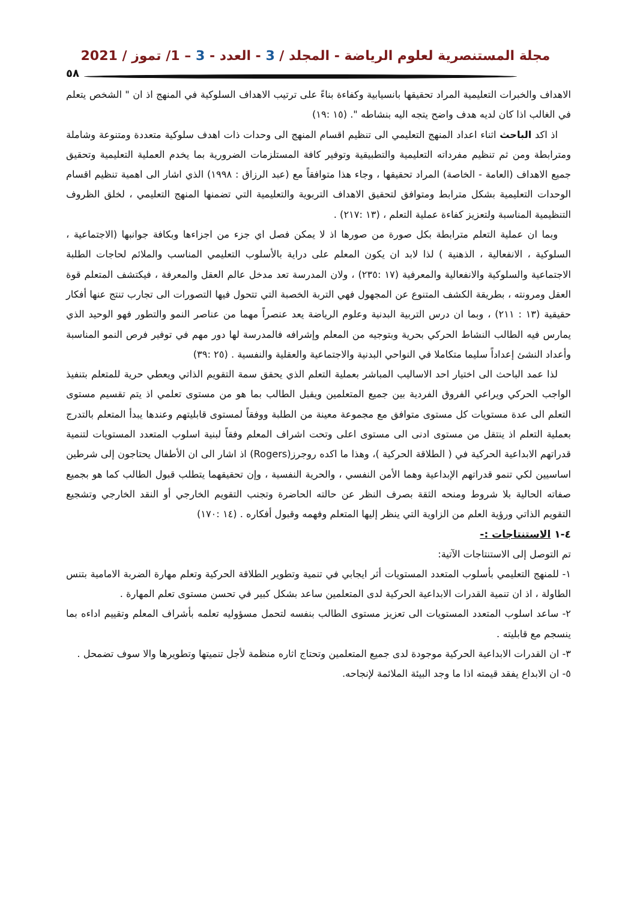مجلة المستنصرية لعلوم الرياضة - المجلد / 3 - العدد - 3 – 1/ تموز / 2021
٥٨
الاهداف والخبرات التعليمية المراد تحقيقها بانسيابية وكفاءة بناءً على ترتيب الاهداف السلوكية في المنهج اذ ان " الشخص يتعلم في الغالب اذا كان لديه هدف واضح يتجه اليه بنشاطه ". (١٥ :١٩)
اذ اكد الباحث اثناء اعداد المنهج التعليمي الى تنظيم اقسام المنهج الى وحدات ذات اهدف سلوكية متعددة ومتنوعة وشاملة ومترابطة ومن ثم تنظيم مفرداته التعليمية والتطبيقية وتوفير كافة المستلزمات الضرورية بما يخدم العملية التعليمية وتحقيق جميع الاهداف (العامة - الخاصة) المراد تحقيقها ، وجاء هذا متوافقاً مع (عبد الرزاق : ١٩٩٨) الذي اشار الى اهمية تنظيم اقسام الوحدات التعليمية بشكل مترابط ومتوافق لتحقيق الاهداف التربوية والتعليمية التي تضمنها المنهج التعليمي ، لخلق الظروف التنظيمية المناسبة ولتعزيز كفاءة عملية التعلم ، (١٣ :٢١٧) .
وبما ان عملية التعلم مترابطة بكل صورة من صورها اذ لا يمكن فصل اي جزء من اجزاءها وبكافة جوانبها (الاجتماعية ، السلوكية ، الانفعالية ، الذهنية ) لذا لابد ان يكون المعلم على دراية بالأسلوب التعليمي المناسب والملائم لحاجات الطلبة الاجتماعية والسلوكية والانفعالية والمعرفية (١٧ :٢٣٥) ، ولان المدرسة تعد مدخل عالم العقل والمعرفة ، فيكتشف المتعلم قوة العقل ومرونته ، بطريقة الكشف المتنوع عن المجهول فهي التربة الخصبة التي تتحول فيها التصورات الى تجارب تنتج عنها أفكار حقيقية (١٣ : ٢١١) ، وبما ان درس التربية البدنية وعلوم الرياضة يعد عنصراً مهما من عناصر النمو والتطور فهو الوحيد الذي يمارس فيه الطالب النشاط الحركي بحرية وبتوجيه من المعلم وإشرافه فالمدرسة لها دور مهم في توفير فرص النمو المناسبة وأعداد النشئ إعداداً سليما متكاملا في النواحي البدنية والاجتماعية والعقلية والنفسية . (٢٥ :٣٩)
لذا عمد الباحث الى اختيار احد الاساليب المباشر بعملية التعلم الذي يحقق سمة التقويم الذاتي ويعطي حرية للمتعلم بتنفيذ الواجب الحركي ويراعي الفروق الفردية بين جميع المتعلمين ويقبل الطالب بما هو من مستوى تعلمي اذ يتم تقسيم مستوى التعلم الى عدة مستويات كل مستوى متوافق مع مجموعة معينة من الطلبة ووفقاً لمستوى قابليتهم وعندها يبدأ المتعلم بالتدرج بعملية التعلم اذ ينتقل من مستوى ادنى الى مستوى اعلى وتحت اشراف المعلم وفقاً لبنية اسلوب المتعدد المستويات لتنمية قدراتهم الابداعية الحركية في ( الطلاقة الحركية )، وهذا ما اكده روجرز(Rogers) اذ اشار الى ان الأطفال يحتاجون إلى شرطين اساسيين لكي تنمو قدراتهم الإبداعية وهما الأمن النفسي ، والحرية النفسية ، وإن تحقيقهما يتطلب قبول الطالب كما هو بجميع صفاته الحالية بلا شروط ومنحه الثقة بصرف النظر عن حالته الحاضرة وتجنب التقويم الخارجي أو النقد الخارجي وتشجيع التقويم الذاتي ورؤية العلم من الزاوية التي ينظر إليها المتعلم وفهمه وقبول أفكاره . (١٤ :١٧٠)
٤-١ الاستنتاجات :-
تم التوصل إلى الاستنتاجات الآتية:
١- للمنهج التعليمي بأسلوب المتعدد المستويات أثر ايجابي في تنمية وتطوير الطلاقة الحركية وتعلم مهارة الضربة الامامية بتنس الطاولة ، اذ ان تنمية القدرات الابداعية الحركية لدى المتعلمين ساعد بشكل كبير في تحسن مستوى تعلم المهارة .
٢- ساعد اسلوب المتعدد المستويات الى تعزيز مستوى الطالب بنفسه لتحمل مسؤوليه تعلمه بأشراف المعلم وتقييم اداءه بما ينسجم مع قابليته .
٣- ان القدرات الابداعية الحركية موجودة لدى جميع المتعلمين وتحتاج اثاره منظمة لأجل تنميتها وتطويرها والا سوف تضمحل .
٥- ان الابداع يفقد قيمته اذا ما وجد البيئة الملائمة لإنجاحه.